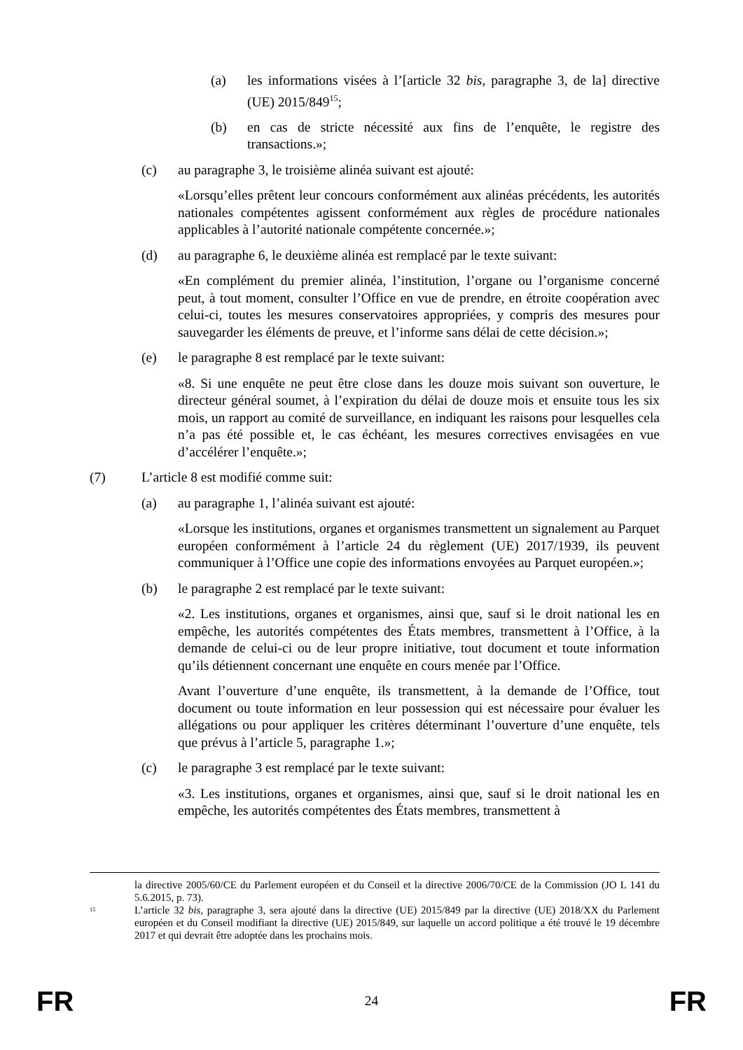(a) les informations visées à l’[article 32 bis, paragraphe 3, de la] directive (UE) 2015/849<sup>15</sup>;
(b) en cas de stricte nécessité aux fins de l’enquête, le registre des transactions.»;
(c) au paragraphe 3, le troisième alinéa suivant est ajouté:
«Lorsqu’elles prêtent leur concours conformément aux alinéas précédents, les autorités nationales compétentes agissent conformément aux règles de procédure nationales applicables à l’autorité nationale compétente concernée.»;
(d) au paragraphe 6, le deuxième alinéa est remplacé par le texte suivant:
«En complément du premier alinéa, l’institution, l’organe ou l’organisme concerné peut, à tout moment, consulter l’Office en vue de prendre, en étroite coopération avec celui-ci, toutes les mesures conservatoires appropriées, y compris des mesures pour sauvegarder les éléments de preuve, et l’informe sans délai de cette décision.»;
(e) le paragraphe 8 est remplacé par le texte suivant:
«8. Si une enquête ne peut être close dans les douze mois suivant son ouverture, le directeur général soumet, à l’expiration du délai de douze mois et ensuite tous les six mois, un rapport au comité de surveillance, en indiquant les raisons pour lesquelles cela n’a pas été possible et, le cas échéant, les mesures correctives envisagées en vue d’accélérer l’enquête.»;
(7) L’article 8 est modifié comme suit:
(a) au paragraphe 1, l’alinéa suivant est ajouté:
«Lorsque les institutions, organes et organismes transmettent un signalement au Parquet européen conformément à l’article 24 du règlement (UE) 2017/1939, ils peuvent communiquer à l’Office une copie des informations envoyées au Parquet européen.»;
(b) le paragraphe 2 est remplacé par le texte suivant:
«2. Les institutions, organes et organismes, ainsi que, sauf si le droit national les en empêche, les autorités compétentes des États membres, transmettent à l’Office, à la demande de celui-ci ou de leur propre initiative, tout document et toute information qu’ils détiennent concernant une enquête en cours menée par l’Office.
Avant l’ouverture d’une enquête, ils transmettent, à la demande de l’Office, tout document ou toute information en leur possession qui est nécessaire pour évaluer les allégations ou pour appliquer les critères déterminant l’ouverture d’une enquête, tels que prévus à l’article 5, paragraphe 1.»;
(c) le paragraphe 3 est remplacé par le texte suivant:
«3. Les institutions, organes et organismes, ainsi que, sauf si le droit national les en empêche, les autorités compétentes des États membres, transmettent à
la directive 2005/60/CE du Parlement européen et du Conseil et la directive 2006/70/CE de la Commission (JO L 141 du 5.6.2015, p. 73).
<sup>15</sup> L’article 32 bis, paragraphe 3, sera ajouté dans la directive (UE) 2015/849 par la directive (UE) 2018/XX du Parlement européen et du Conseil modifiant la directive (UE) 2015/849, sur laquelle un accord politique a été trouvé le 19 décembre 2017 et qui devrait être adoptée dans les prochains mois.
FR 24 FR